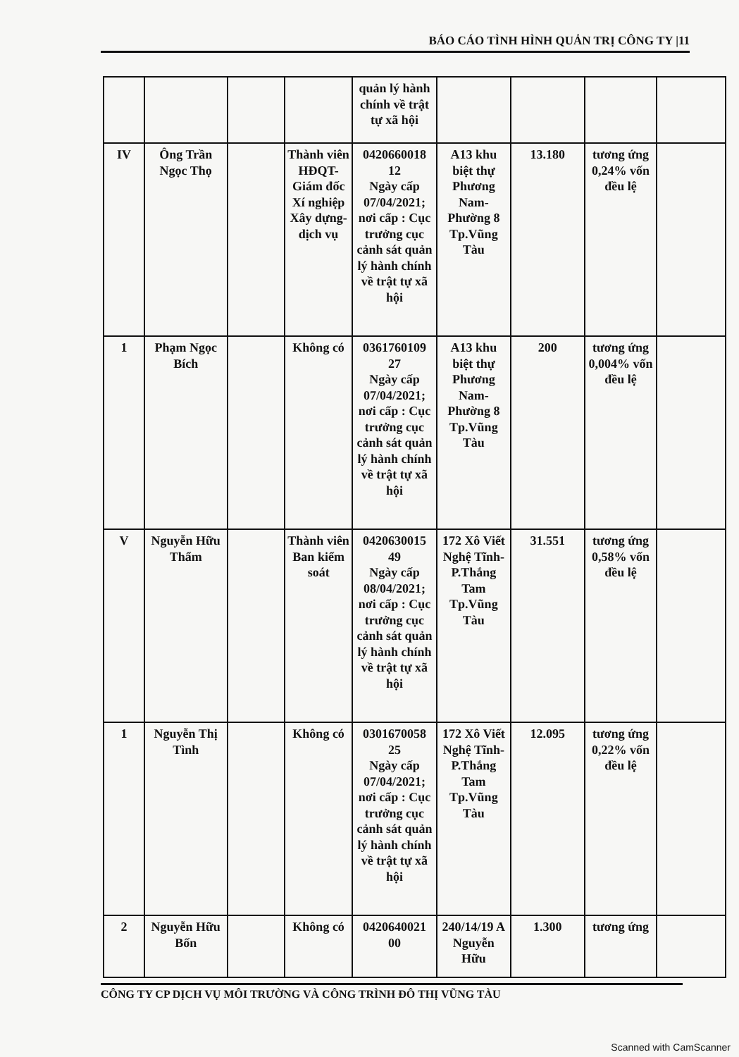BÁO CÁO TÌNH HÌNH QUẢN TRỊ CÔNG TY |11
| | | | | quản lý hành chính về trật tự xã hội | | | | |
| IV | Ông Trần Ngọc Thọ | | Thành viên HĐQT-Giám đốc Xí nghiệp Xây dựng-dịch vụ | 0420660018 12 Ngày cấp 07/04/2021; nơi cấp : Cục trưởng cục cảnh sát quản lý hành chính về trật tự xã hội | A13 khu biệt thự Phương Nam-Phường 8 Tp.Vũng Tàu | 13.180 | tương ứng 0,24% vốn đều lệ | |
| 1 | Phạm Ngọc Bích | | Không có | 0361760109 27 Ngày cấp 07/04/2021; nơi cấp : Cục trưởng cục cảnh sát quản lý hành chính về trật tự xã hội | A13 khu biệt thự Phương Nam-Phường 8 Tp.Vũng Tàu | 200 | tương ứng 0,004% vốn đều lệ | |
| V | Nguyễn Hữu Thẩm | | Thành viên Ban kiểm soát | 0420630015 49 Ngày cấp 08/04/2021; nơi cấp : Cục trưởng cục cảnh sát quản lý hành chính về trật tự xã hội | 172 Xô Viết Nghệ Tĩnh-P.Thắng Tam Tp.Vũng Tàu | 31.551 | tương ứng 0,58% vốn đều lệ | |
| 1 | Nguyễn Thị Tình | | Không có | 0301670058 25 Ngày cấp 07/04/2021; nơi cấp : Cục trưởng cục cảnh sát quản lý hành chính về trật tự xã hội | 172 Xô Viết Nghệ Tĩnh-P.Thắng Tam Tp.Vũng Tàu | 12.095 | tương ứng 0,22% vốn đều lệ | |
| 2 | Nguyễn Hữu Bốn | | Không có | 0420640021 00 | 240/14/19 A Nguyễn Hữu | 1.300 | tương ứng | |
CÔNG TY CP DỊCH VỤ MÔI TRƯỜNG VÀ CÔNG TRÌNH ĐÔ THỊ VŨNG TÀU
Scanned with CamScanner